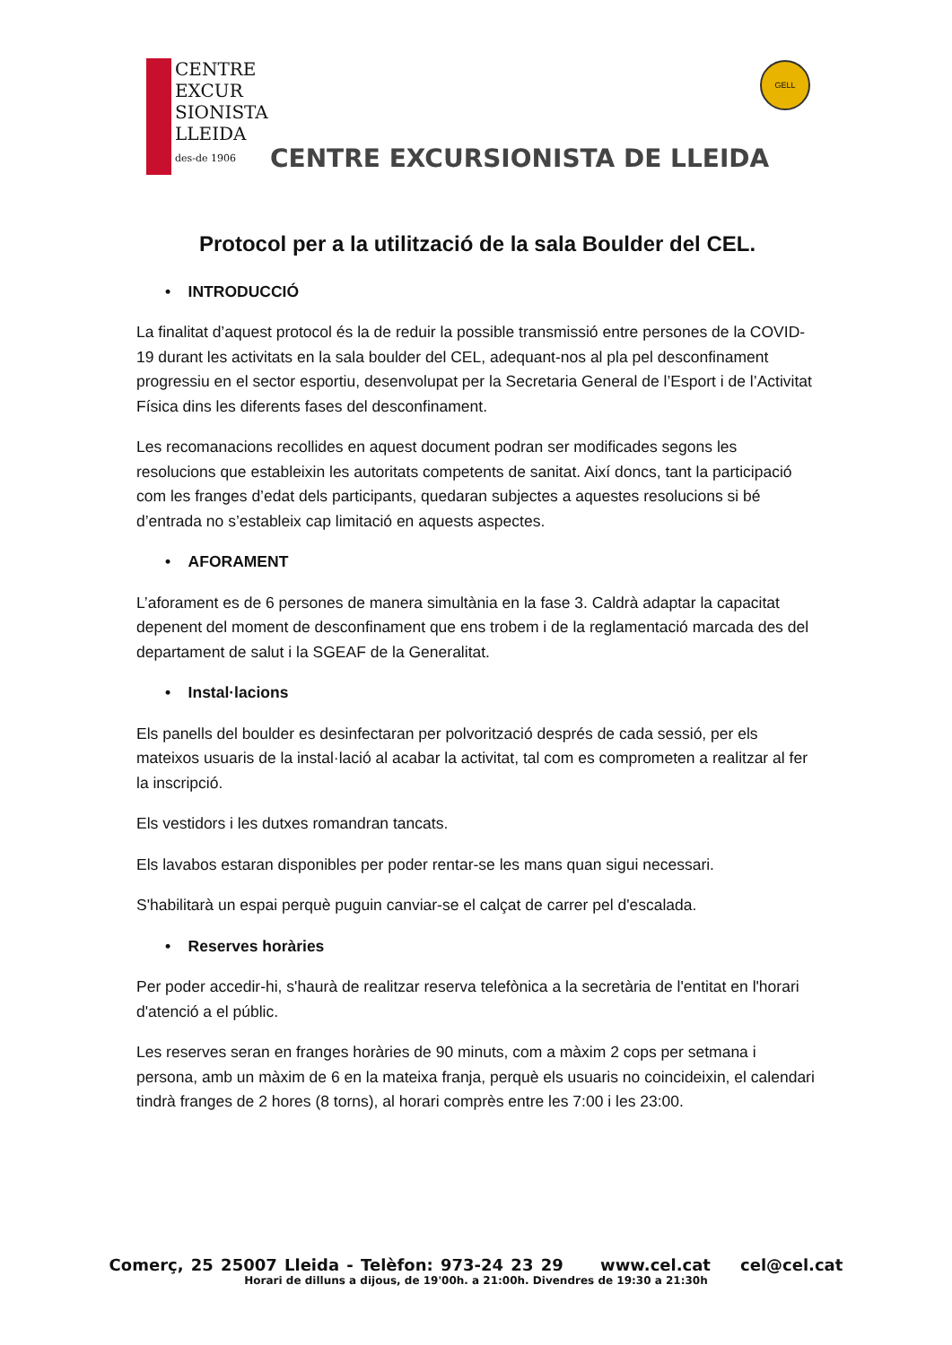CENTRE EXCUR SIONISTA LLEIDA
des-de 1906
CENTRE EXCURSIONISTA DE LLEIDA
GELL
Protocol per a la utilització de la sala Boulder del CEL.
• INTRODUCCIÓ
La finalitat d’aquest protocol és la de reduir la possible transmissió entre persones de la COVID-19 durant les activitats en la sala boulder del CEL, adequant-nos al pla pel desconfinament progressiu en el sector esportiu, desenvolupat per la Secretaria General de l’Esport i de l’Activitat Física dins les diferents fases del desconfinament.
Les recomanacions recollides en aquest document podran ser modificades segons les resolucions que estableixin les autoritats competents de sanitat. Així doncs, tant la participació com les franges d’edat dels participants, quedaran subjectes a aquestes resolucions si bé d’entrada no s’estableix cap limitació en aquests aspectes.
• AFORAMENT
L’aforament es de 6 persones de manera simultània en la fase 3. Caldrà adaptar la capacitat depenent del moment de desconfinament que ens trobem i de la reglamentació marcada des del departament de salut i la SGEAF de la Generalitat.
• Instal·lacions
Els panells del boulder es desinfectaran per polvorització després de cada sessió, per els mateixos usuaris de la instal·lació al acabar la activitat, tal com es comprometen a realitzar al fer la inscripció.
Els vestidors i les dutxes romandran tancats.
Els lavabos estaran disponibles per poder rentar-se les mans quan sigui necessari.
S'habilitarà un espai perquè puguin canviar-se el calçat de carrer pel d'escalada.
• Reserves horàries
Per poder accedir-hi, s'haurà de realitzar reserva telefònica a la secretària de l'entitat en l'horari d'atenció a el públic.
Les reserves seran en franges horàries de 90 minuts, com a màxim 2 cops per setmana i persona, amb un màxim de 6 en la mateixa franja, perquè els usuaris no coincideixin, el calendari tindrà franges de 2 hores (8 torns), al horari comprès entre les 7:00 i les 23:00.
Comerç, 25 25007 Lleida - Telèfon: 973-24 23 29 www.cel.cat cel@cel.cat
Horari de dilluns a dijous, de 19'00h. a 21:00h. Divendres de 19:30 a 21:30h